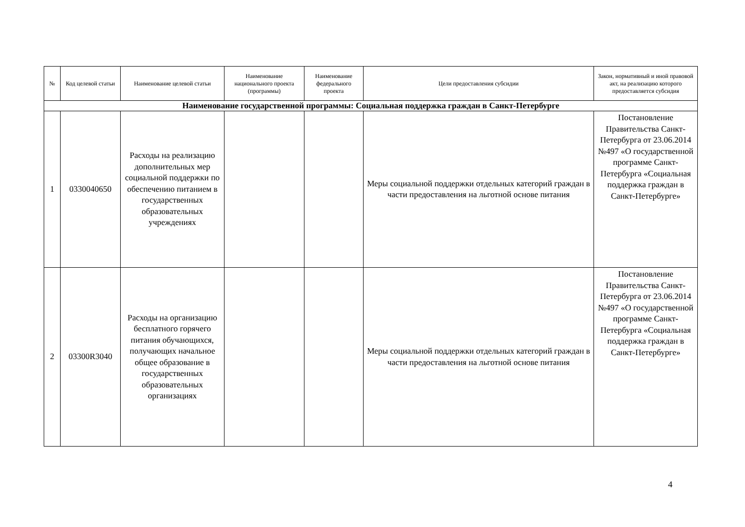| № | Код целевой статьи | Наименование целевой статьи | Наименование национального проекта (программы) | Наименование федерального проекта | Цели предоставления субсидии | Закон, нормативный и иной правовой акт, на реализацию которого предоставляется субсидия |
| --- | --- | --- | --- | --- | --- | --- |
| Наименование государственной программы: Социальная поддержка граждан в Санкт-Петербурге | | | | | | |
| 1 | 0330040650 | Расходы на реализацию дополнительных мер социальной поддержки по обеспечению питанием в государственных образовательных учреждениях | | | Меры социальной поддержки отдельных категорий граждан в части предоставления на льготной основе питания | Постановление Правительства Санкт-Петербурга от 23.06.2014 №497 «О государственной программе Санкт-Петербурга «Социальная поддержка граждан в Санкт-Петербурге» |
| 2 | 03300R3040 | Расходы на организацию бесплатного горячего питания обучающихся, получающих начальное общее образование в государственных образовательных организациях | | | Меры социальной поддержки отдельных категорий граждан в части предоставления на льготной основе питания | Постановление Правительства Санкт-Петербурга от 23.06.2014 №497 «О государственной программе Санкт-Петербурга «Социальная поддержка граждан в Санкт-Петербурге» |
4